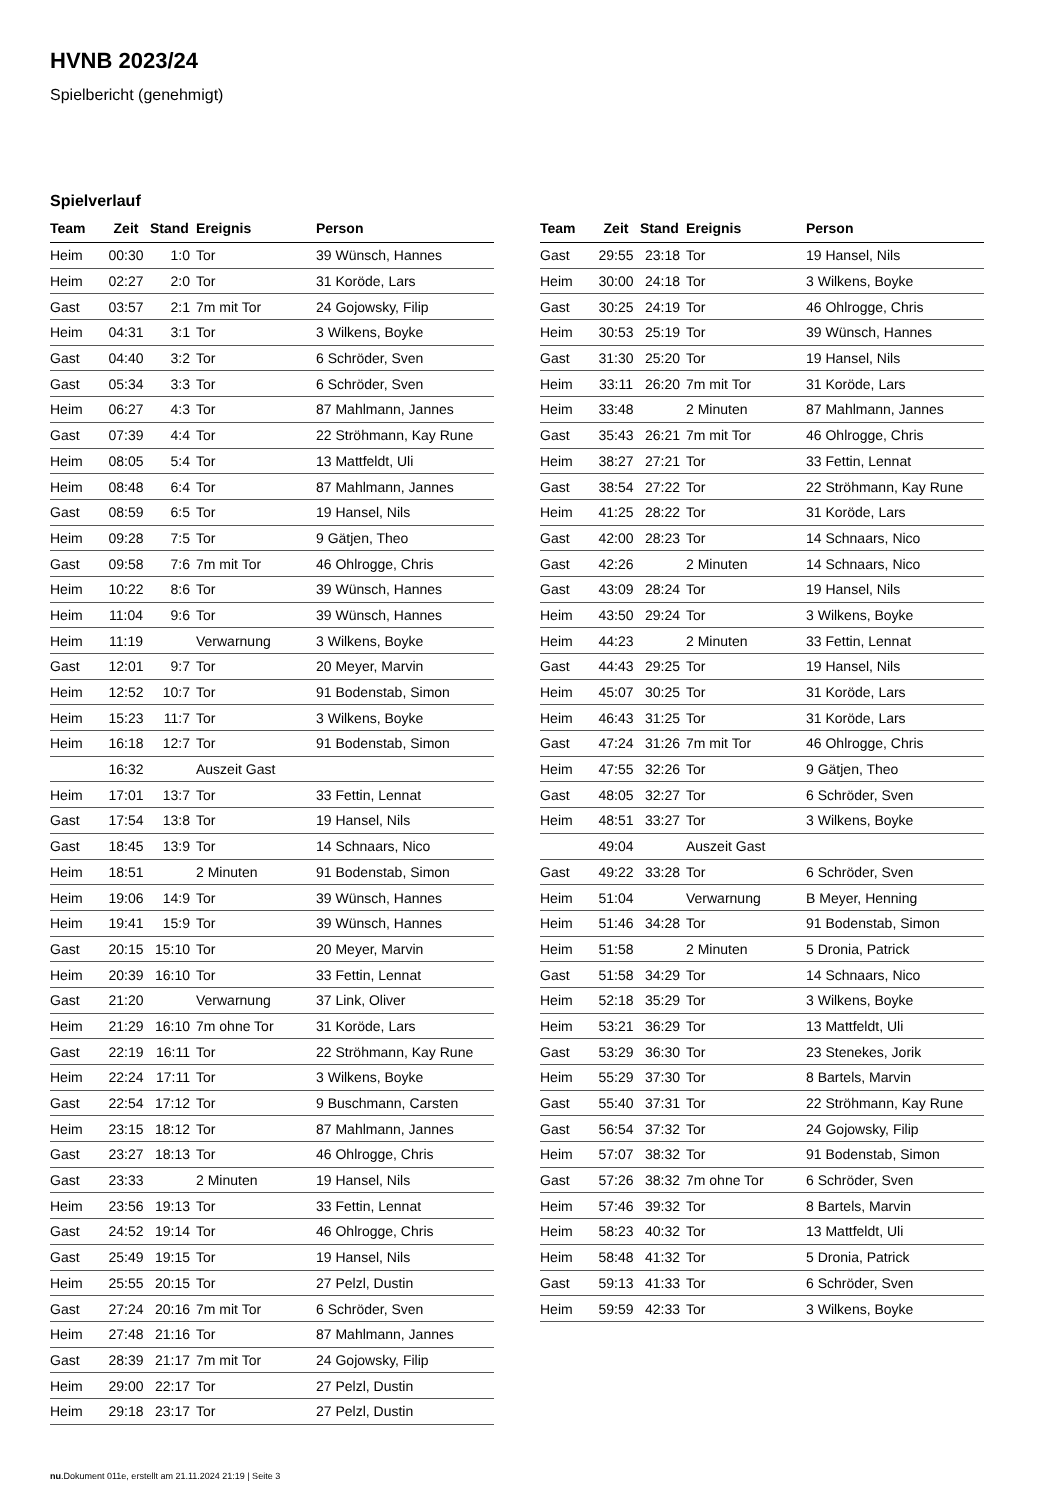HVNB 2023/24
Spielbericht (genehmigt)
Spielverlauf
| Team | Zeit | Stand | Ereignis | Person |
| --- | --- | --- | --- | --- |
| Heim | 00:30 | 1:0 | Tor | 39 Wünsch, Hannes |
| Heim | 02:27 | 2:0 | Tor | 31 Koröde, Lars |
| Gast | 03:57 | 2:1 | 7m mit Tor | 24 Gojowsky, Filip |
| Heim | 04:31 | 3:1 | Tor | 3 Wilkens, Boyke |
| Gast | 04:40 | 3:2 | Tor | 6 Schröder, Sven |
| Gast | 05:34 | 3:3 | Tor | 6 Schröder, Sven |
| Heim | 06:27 | 4:3 | Tor | 87 Mahlmann, Jannes |
| Gast | 07:39 | 4:4 | Tor | 22 Ströhmann, Kay Rune |
| Heim | 08:05 | 5:4 | Tor | 13 Mattfeldt, Uli |
| Heim | 08:48 | 6:4 | Tor | 87 Mahlmann, Jannes |
| Gast | 08:59 | 6:5 | Tor | 19 Hansel, Nils |
| Heim | 09:28 | 7:5 | Tor | 9 Gätjen, Theo |
| Gast | 09:58 | 7:6 | 7m mit Tor | 46 Ohlrogge, Chris |
| Heim | 10:22 | 8:6 | Tor | 39 Wünsch, Hannes |
| Heim | 11:04 | 9:6 | Tor | 39 Wünsch, Hannes |
| Heim | 11:19 | | Verwarnung | 3 Wilkens, Boyke |
| Gast | 12:01 | 9:7 | Tor | 20 Meyer, Marvin |
| Heim | 12:52 | 10:7 | Tor | 91 Bodenstab, Simon |
| Heim | 15:23 | 11:7 | Tor | 3 Wilkens, Boyke |
| Heim | 16:18 | 12:7 | Tor | 91 Bodenstab, Simon |
| | 16:32 | | Auszeit Gast | |
| Heim | 17:01 | 13:7 | Tor | 33 Fettin, Lennat |
| Gast | 17:54 | 13:8 | Tor | 19 Hansel, Nils |
| Gast | 18:45 | 13:9 | Tor | 14 Schnaars, Nico |
| Heim | 18:51 | | 2 Minuten | 91 Bodenstab, Simon |
| Heim | 19:06 | 14:9 | Tor | 39 Wünsch, Hannes |
| Heim | 19:41 | 15:9 | Tor | 39 Wünsch, Hannes |
| Gast | 20:15 | 15:10 | Tor | 20 Meyer, Marvin |
| Heim | 20:39 | 16:10 | Tor | 33 Fettin, Lennat |
| Gast | 21:20 | | Verwarnung | 37 Link, Oliver |
| Heim | 21:29 | 16:10 | 7m ohne Tor | 31 Koröde, Lars |
| Gast | 22:19 | 16:11 | Tor | 22 Ströhmann, Kay Rune |
| Heim | 22:24 | 17:11 | Tor | 3 Wilkens, Boyke |
| Gast | 22:54 | 17:12 | Tor | 9 Buschmann, Carsten |
| Heim | 23:15 | 18:12 | Tor | 87 Mahlmann, Jannes |
| Gast | 23:27 | 18:13 | Tor | 46 Ohlrogge, Chris |
| Gast | 23:33 | | 2 Minuten | 19 Hansel, Nils |
| Heim | 23:56 | 19:13 | Tor | 33 Fettin, Lennat |
| Gast | 24:52 | 19:14 | Tor | 46 Ohlrogge, Chris |
| Gast | 25:49 | 19:15 | Tor | 19 Hansel, Nils |
| Heim | 25:55 | 20:15 | Tor | 27 Pelzl, Dustin |
| Gast | 27:24 | 20:16 | 7m mit Tor | 6 Schröder, Sven |
| Heim | 27:48 | 21:16 | Tor | 87 Mahlmann, Jannes |
| Gast | 28:39 | 21:17 | 7m mit Tor | 24 Gojowsky, Filip |
| Heim | 29:00 | 22:17 | Tor | 27 Pelzl, Dustin |
| Heim | 29:18 | 23:17 | Tor | 27 Pelzl, Dustin |
| Team | Zeit | Stand | Ereignis | Person |
| --- | --- | --- | --- | --- |
| Gast | 29:55 | 23:18 | Tor | 19 Hansel, Nils |
| Heim | 30:00 | 24:18 | Tor | 3 Wilkens, Boyke |
| Gast | 30:25 | 24:19 | Tor | 46 Ohlrogge, Chris |
| Heim | 30:53 | 25:19 | Tor | 39 Wünsch, Hannes |
| Gast | 31:30 | 25:20 | Tor | 19 Hansel, Nils |
| Heim | 33:11 | 26:20 | 7m mit Tor | 31 Koröde, Lars |
| Heim | 33:48 | | 2 Minuten | 87 Mahlmann, Jannes |
| Gast | 35:43 | 26:21 | 7m mit Tor | 46 Ohlrogge, Chris |
| Heim | 38:27 | 27:21 | Tor | 33 Fettin, Lennat |
| Gast | 38:54 | 27:22 | Tor | 22 Ströhmann, Kay Rune |
| Heim | 41:25 | 28:22 | Tor | 31 Koröde, Lars |
| Gast | 42:00 | 28:23 | Tor | 14 Schnaars, Nico |
| Gast | 42:26 | | 2 Minuten | 14 Schnaars, Nico |
| Gast | 43:09 | 28:24 | Tor | 19 Hansel, Nils |
| Heim | 43:50 | 29:24 | Tor | 3 Wilkens, Boyke |
| Heim | 44:23 | | 2 Minuten | 33 Fettin, Lennat |
| Gast | 44:43 | 29:25 | Tor | 19 Hansel, Nils |
| Heim | 45:07 | 30:25 | Tor | 31 Koröde, Lars |
| Heim | 46:43 | 31:25 | Tor | 31 Koröde, Lars |
| Gast | 47:24 | 31:26 | 7m mit Tor | 46 Ohlrogge, Chris |
| Heim | 47:55 | 32:26 | Tor | 9 Gätjen, Theo |
| Gast | 48:05 | 32:27 | Tor | 6 Schröder, Sven |
| Heim | 48:51 | 33:27 | Tor | 3 Wilkens, Boyke |
| | 49:04 | | Auszeit Gast | |
| Gast | 49:22 | 33:28 | Tor | 6 Schröder, Sven |
| Heim | 51:04 | | Verwarnung | B Meyer, Henning |
| Heim | 51:46 | 34:28 | Tor | 91 Bodenstab, Simon |
| Heim | 51:58 | | 2 Minuten | 5 Dronia, Patrick |
| Gast | 51:58 | 34:29 | Tor | 14 Schnaars, Nico |
| Heim | 52:18 | 35:29 | Tor | 3 Wilkens, Boyke |
| Heim | 53:21 | 36:29 | Tor | 13 Mattfeldt, Uli |
| Gast | 53:29 | 36:30 | Tor | 23 Stenekes, Jorik |
| Heim | 55:29 | 37:30 | Tor | 8 Bartels, Marvin |
| Gast | 55:40 | 37:31 | Tor | 22 Ströhmann, Kay Rune |
| Gast | 56:54 | 37:32 | Tor | 24 Gojowsky, Filip |
| Heim | 57:07 | 38:32 | Tor | 91 Bodenstab, Simon |
| Gast | 57:26 | 38:32 | 7m ohne Tor | 6 Schröder, Sven |
| Heim | 57:46 | 39:32 | Tor | 8 Bartels, Marvin |
| Heim | 58:23 | 40:32 | Tor | 13 Mattfeldt, Uli |
| Heim | 58:48 | 41:32 | Tor | 5 Dronia, Patrick |
| Gast | 59:13 | 41:33 | Tor | 6 Schröder, Sven |
| Heim | 59:59 | 42:33 | Tor | 3 Wilkens, Boyke |
nu.Dokument 011e, erstellt am 21.11.2024 21:19 | Seite 3